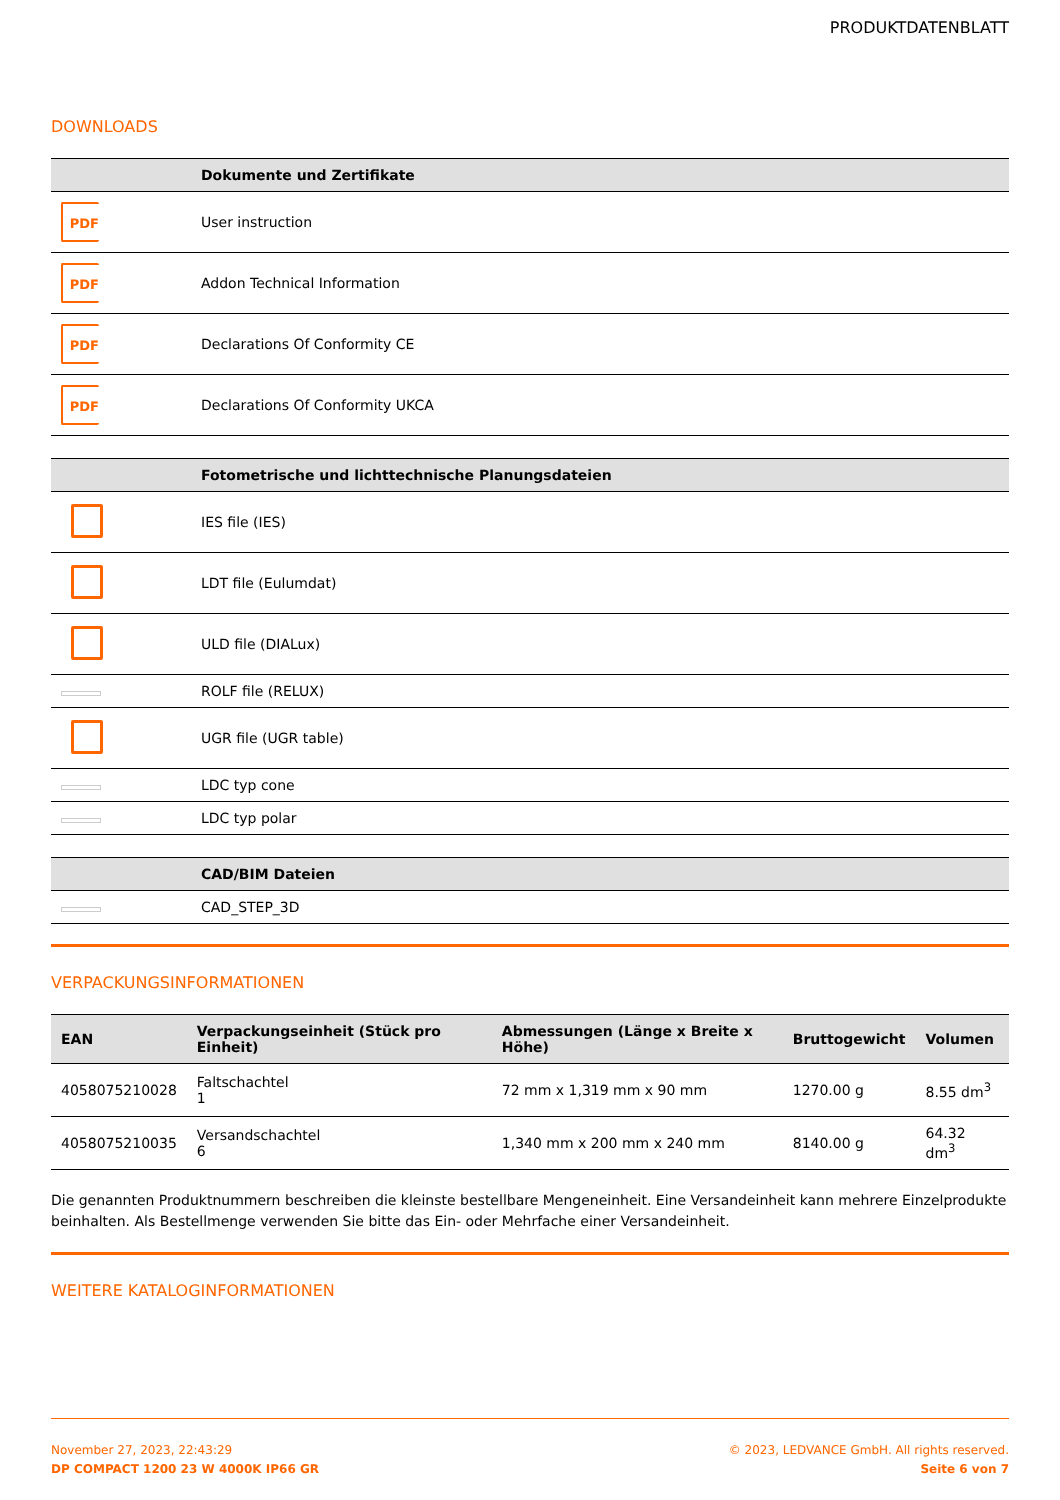PRODUKTDATENBLATT
DOWNLOADS
| | Dokumente und Zertifikate |
| --- | --- |
| PDF | User instruction |
| PDF | Addon Technical Information |
| PDF | Declarations Of Conformity CE |
| PDF | Declarations Of Conformity UKCA |
| | Fotometrische und lichttechnische Planungsdateien |
| --- | --- |
| | IES file (IES) |
| | LDT file (Eulumdat) |
| | ULD file (DIALux) |
| | ROLF file (RELUX) |
| | UGR file (UGR table) |
| | LDC typ cone |
| | LDC typ polar |
| | CAD/BIM Dateien |
| --- | --- |
| | CAD_STEP_3D |
VERPACKUNGSINFORMATIONEN
| EAN | Verpackungseinheit (Stück pro Einheit) | Abmessungen (Länge x Breite x Höhe) | Bruttogewicht | Volumen |
| --- | --- | --- | --- | --- |
| 4058075210028 | Faltschachtel 1 | 72 mm x 1,319 mm x 90 mm | 1270.00 g | 8.55 dm<sup>3</sup> |
| 4058075210035 | Versandschachtel 6 | 1,340 mm x 200 mm x 240 mm | 8140.00 g | 64.32 dm<sup>3</sup> |
Die genannten Produktnummern beschreiben die kleinste bestellbare Mengeneinheit. Eine Versandeinheit kann mehrere Einzelprodukte beinhalten. Als Bestellmenge verwenden Sie bitte das Ein- oder Mehrfache einer Versandeinheit.
WEITERE KATALOGINFORMATIONEN
November 27, 2023, 22:43:29
DP COMPACT 1200 23 W 4000K IP66 GR
© 2023, LEDVANCE GmbH. All rights reserved.
Seite 6 von 7